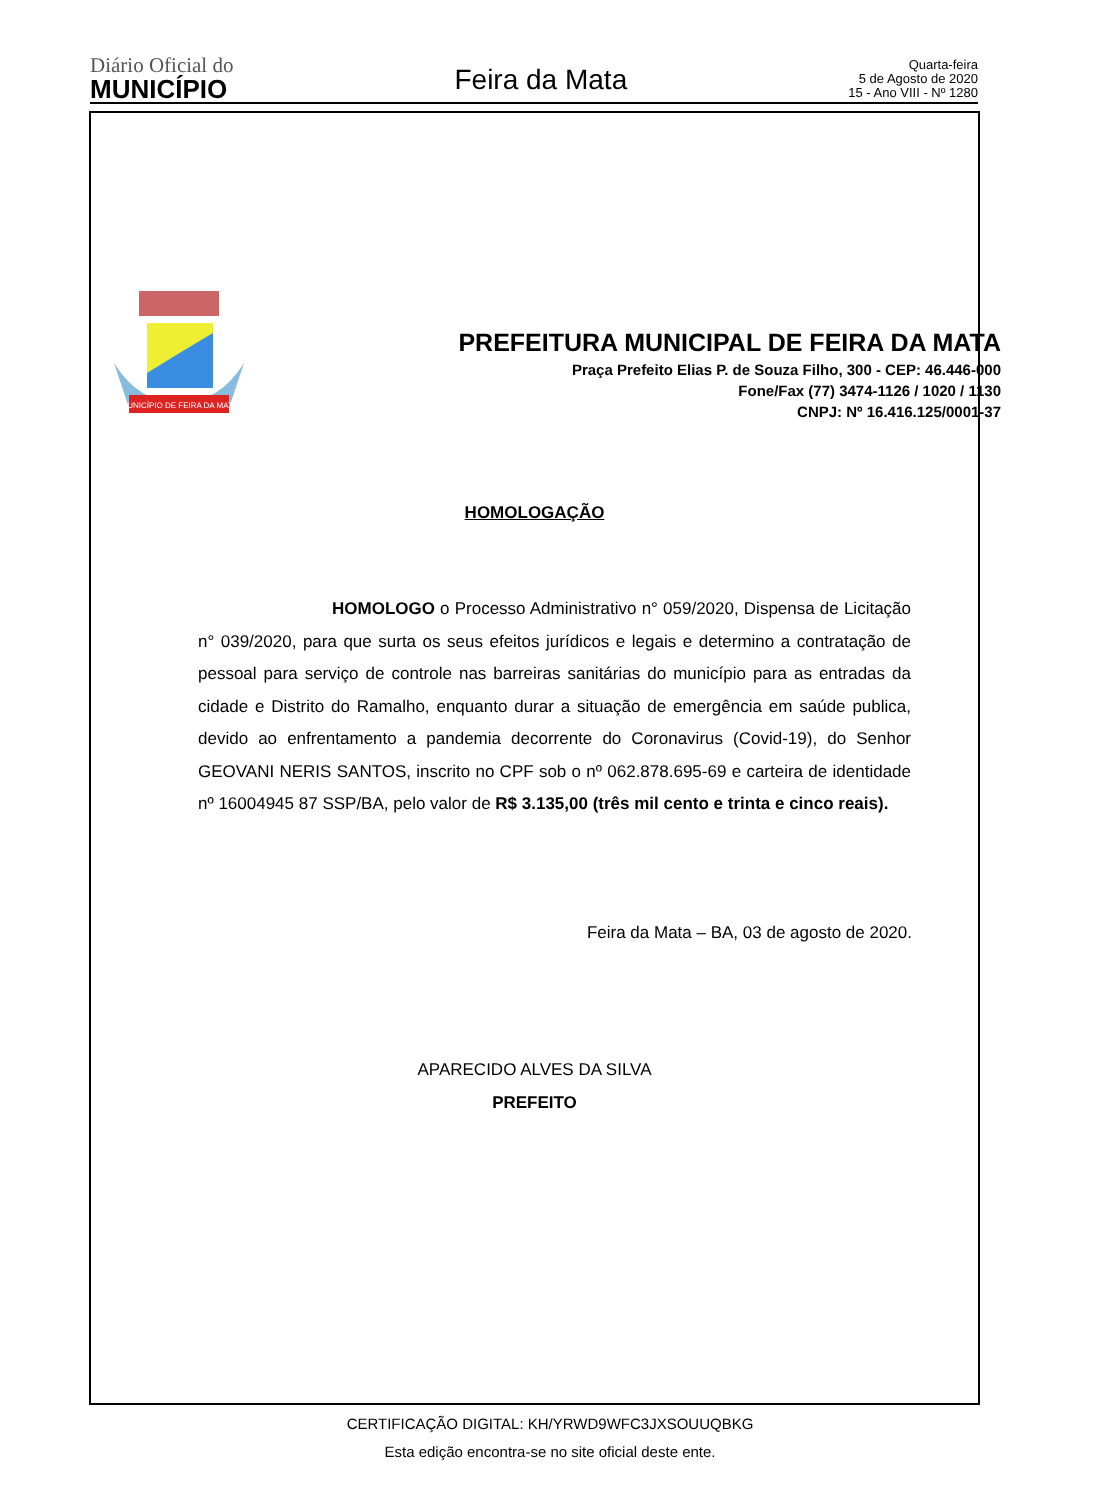Diário Oficial do
MUNICÍPIO
Feira da Mata
Quarta-feira
5 de Agosto de 2020
15 - Ano VIII - Nº 1280
MUNICÍPIO DE FEIRA DA MATA
PREFEITURA MUNICIPAL DE FEIRA DA MATA
Praça Prefeito Elias P. de Souza Filho, 300 - CEP: 46.446-000
Fone/Fax (77) 3474-1126 / 1020 / 1130
CNPJ: Nº 16.416.125/0001-37
HOMOLOGAÇÃO
HOMOLOGO o Processo Administrativo n° 059/2020, Dispensa de Licitação n° 039/2020, para que surta os seus efeitos jurídicos e legais e determino a contratação de pessoal para serviço de controle nas barreiras sanitárias do município para as entradas da cidade e Distrito do Ramalho, enquanto durar a situação de emergência em saúde publica, devido ao enfrentamento a pandemia decorrente do Coronavirus (Covid-19), do Senhor GEOVANI NERIS SANTOS, inscrito no CPF sob o nº 062.878.695-69 e carteira de identidade nº 16004945 87 SSP/BA, pelo valor de R$ 3.135,00 (três mil cento e trinta e cinco reais).
Feira da Mata – BA, 03 de agosto de 2020.
APARECIDO ALVES DA SILVA
PREFEITO
CERTIFICAÇÃO DIGITAL: KH/YRWD9WFC3JXSOUUQBKG
Esta edição encontra-se no site oficial deste ente.